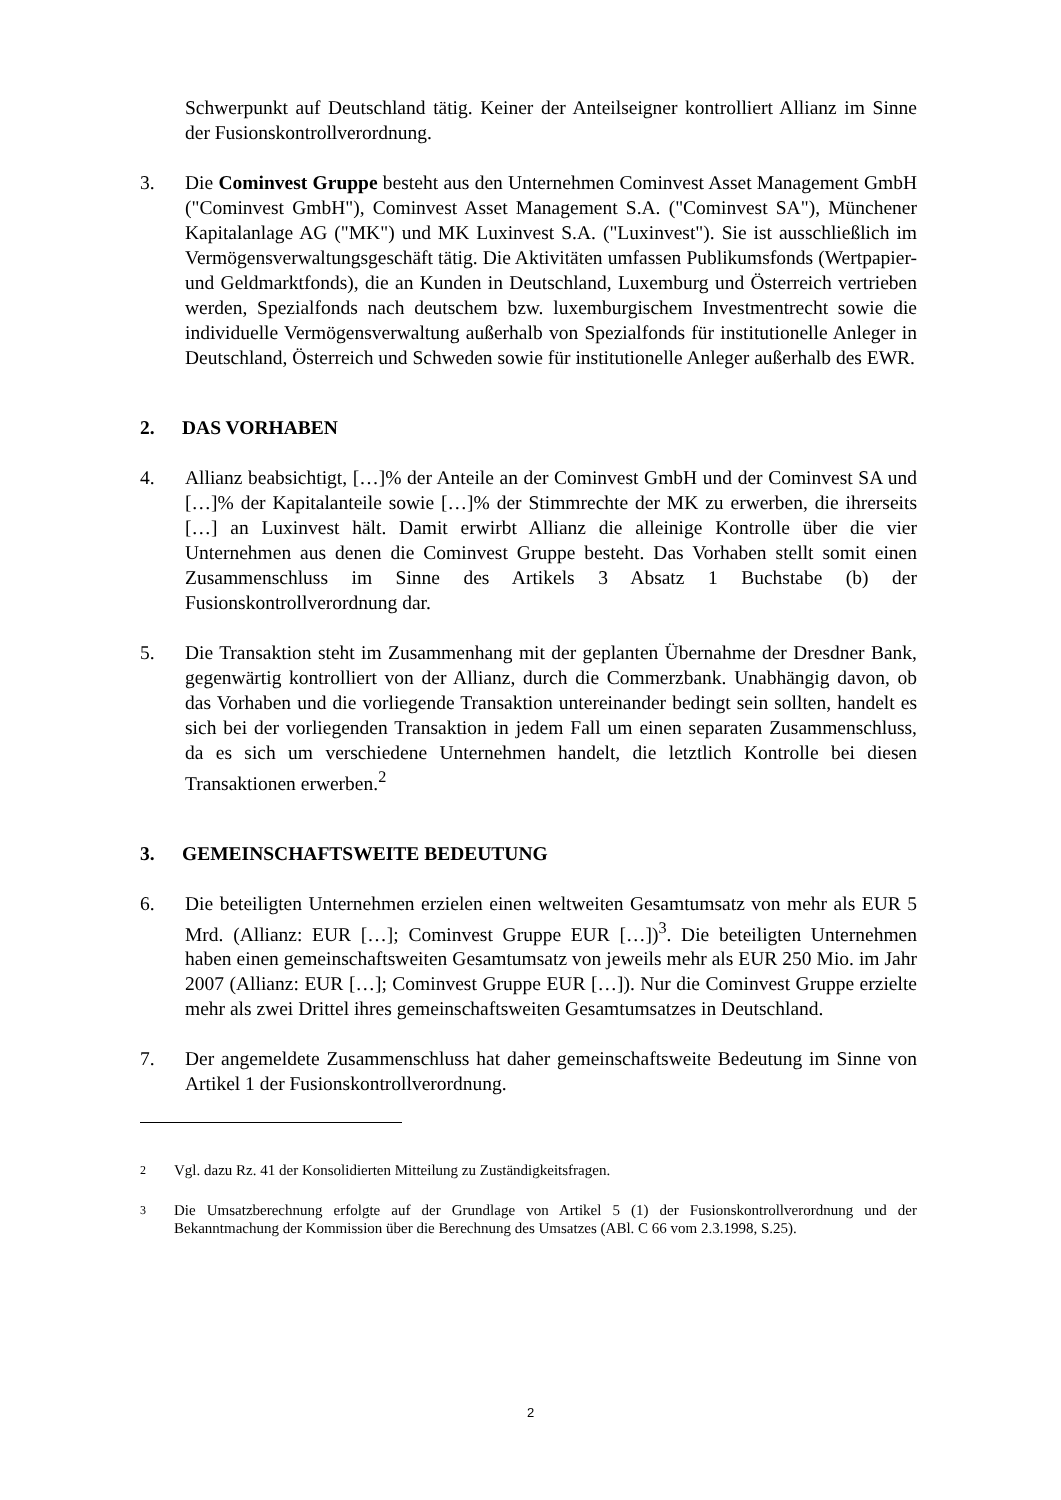Schwerpunkt auf Deutschland tätig. Keiner der Anteilseigner kontrolliert Allianz im Sinne der Fusionskontrollverordnung.
3. Die Cominvest Gruppe besteht aus den Unternehmen Cominvest Asset Management GmbH ("Cominvest GmbH"), Cominvest Asset Management S.A. ("Cominvest SA"), Münchener Kapitalanlage AG ("MK") und MK Luxinvest S.A. ("Luxinvest"). Sie ist ausschließlich im Vermögensverwaltungsgeschäft tätig. Die Aktivitäten umfassen Publikumsfonds (Wertpapier- und Geldmarktfonds), die an Kunden in Deutschland, Luxemburg und Österreich vertrieben werden, Spezialfonds nach deutschem bzw. luxemburgischem Investmentrecht sowie die individuelle Vermögensverwaltung außerhalb von Spezialfonds für institutionelle Anleger in Deutschland, Österreich und Schweden sowie für institutionelle Anleger außerhalb des EWR.
2. DAS VORHABEN
4. Allianz beabsichtigt, […]% der Anteile an der Cominvest GmbH und der Cominvest SA und […]% der Kapitalanteile sowie […]% der Stimmrechte der MK zu erwerben, die ihrerseits […] an Luxinvest hält. Damit erwirbt Allianz die alleinige Kontrolle über die vier Unternehmen aus denen die Cominvest Gruppe besteht. Das Vorhaben stellt somit einen Zusammenschluss im Sinne des Artikels 3 Absatz 1 Buchstabe (b) der Fusionskontrollverordnung dar.
5. Die Transaktion steht im Zusammenhang mit der geplanten Übernahme der Dresdner Bank, gegenwärtig kontrolliert von der Allianz, durch die Commerzbank. Unabhängig davon, ob das Vorhaben und die vorliegende Transaktion untereinander bedingt sein sollten, handelt es sich bei der vorliegenden Transaktion in jedem Fall um einen separaten Zusammenschluss, da es sich um verschiedene Unternehmen handelt, die letztlich Kontrolle bei diesen Transaktionen erwerben.<sup>2</sup>
3. GEMEINSCHAFTSWEITE BEDEUTUNG
6. Die beteiligten Unternehmen erzielen einen weltweiten Gesamtumsatz von mehr als EUR 5 Mrd. (Allianz: EUR […]; Cominvest Gruppe EUR […])<sup>3</sup>. Die beteiligten Unternehmen haben einen gemeinschaftsweiten Gesamtumsatz von jeweils mehr als EUR 250 Mio. im Jahr 2007 (Allianz: EUR […]; Cominvest Gruppe EUR […]). Nur die Cominvest Gruppe erzielte mehr als zwei Drittel ihres gemeinschaftsweiten Gesamtumsatzes in Deutschland.
7. Der angemeldete Zusammenschluss hat daher gemeinschaftsweite Bedeutung im Sinne von Artikel 1 der Fusionskontrollverordnung.
2
Vgl. dazu Rz. 41 der Konsolidierten Mitteilung zu Zuständigkeitsfragen.
3
Die Umsatzberechnung erfolgte auf der Grundlage von Artikel 5 (1) der Fusionskontrollverordnung und der Bekanntmachung der Kommission über die Berechnung des Umsatzes (ABl. C 66 vom 2.3.1998, S.25).
2